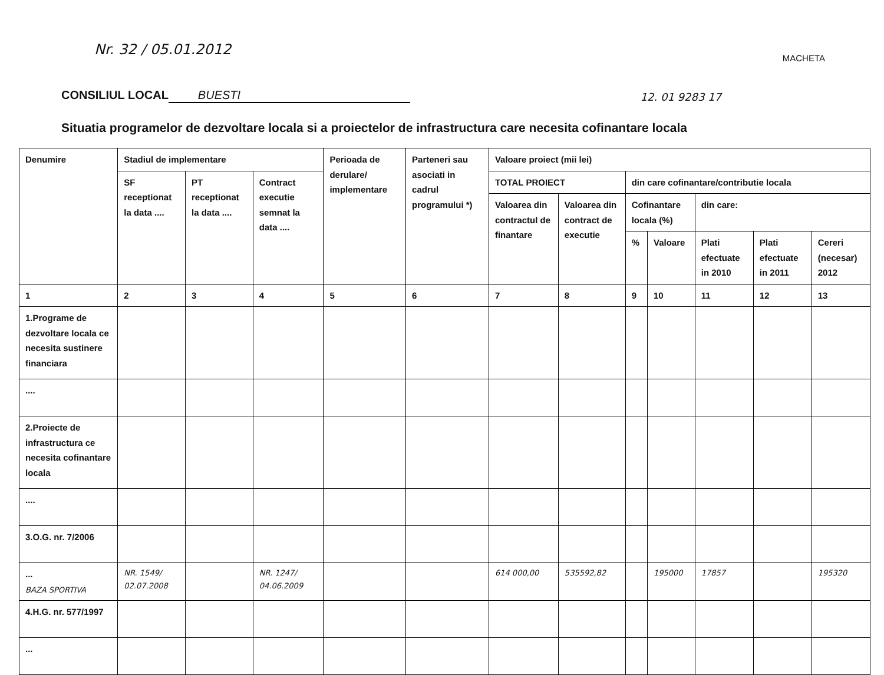Nr. 32 / 05.01.2012 MACHETA
CONSILIUL LOCAL BUESTI 12. 01 9283 17
Situatia programelor de dezvoltare locala si a proiectelor de infrastructura care necesita cofinantare locala
| Denumire | Stadiul de implementare | | | Perioada de derulare/ implementare | Parteneri sau asociati in cadrul programului *) | Valoare proiect (mii lei) | | | | | | |
| --- | --- | --- | --- | --- | --- | --- | --- | --- | --- | --- | --- | --- |
| | SF receptionat la data .... | PT receptionat la data .... | Contract executie semnat la data .... | | | TOTAL PROIECT | | din care cofinantare/contributie locala | | | | |
| | | | | | | Valoarea din contractul de finantare | Valoarea din contract de executie | Cofinantare locala (%) | | din care: | | |
| | | | | | | | | % | Valoare | Plati efectuate in 2010 | Plati efectuate in 2011 | Cereri (necesar) 2012 |
| 1 | 2 | 3 | 4 | 5 | 6 | 7 | 8 | 9 | 10 | 11 | 12 | 13 |
| 1.Programe de dezvoltare locala ce necesita sustinere financiara | | | | | | | | | | | | |
| .... | | | | | | | | | | | | |
| 2.Proiecte de infrastructura ce necesita cofinantare locala | | | | | | | | | | | | |
| .... | | | | | | | | | | | | |
| 3.O.G. nr. 7/2006 | | | | | | | | | | | | |
| ... BAZA SPORTIVA | NR. 1549/ 02.07.2008 | | NR. 1247/ 04.06.2009 | | | 614 000,00 | 535592,82 | | 195000 | 17857 | | 195320 |
| 4.H.G. nr. 577/1997 | | | | | | | | | | | | |
| ... | | | | | | | | | | | | |